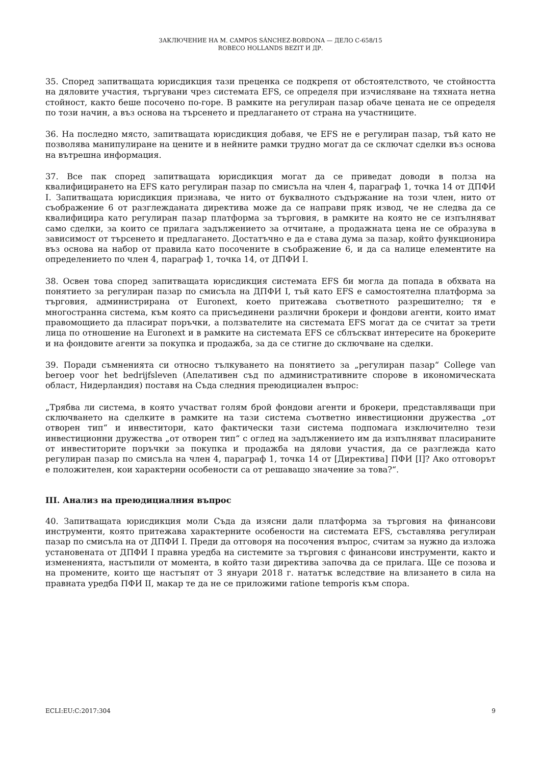ЗАКЛЮЧЕНИЕ НА М. CAMPOS SÁNCHEZ-BORDONA — ДЕЛО C-658/15
ROBECO HOLLANDS BEZIT И ДР.
35. Според запитващата юрисдикция тази преценка се подкрепя от обстоятелството, че стойността на дяловите участия, търгувани чрез системата EFS, се определя при изчисляване на тяхната нетна стойност, както беше посочено по-горе. В рамките на регулиран пазар обаче цената не се определя по този начин, а въз основа на търсенето и предлагането от страна на участниците.
36. На последно място, запитващата юрисдикция добавя, че EFS не е регулиран пазар, тъй като не позволява манипулиране на цените и в нейните рамки трудно могат да се сключат сделки въз основа на вътрешна информация.
37. Все пак според запитващата юрисдикция могат да се приведат доводи в полза на квалифицирането на EFS като регулиран пазар по смисъла на член 4, параграф 1, точка 14 от ДПФИ I. Запитващата юрисдикция признава, че нито от буквалното съдържание на този член, нито от съображение 6 от разглежданата директива може да се направи пряк извод, че не следва да се квалифицира като регулиран пазар платформа за търговия, в рамките на която не се изпълняват само сделки, за които се прилага задължението за отчитане, а продажната цена не се образува в зависимост от търсенето и предлагането. Достатъчно е да е става дума за пазар, който функционира въз основа на набор от правила като посочените в съображение 6, и да са налице елементите на определението по член 4, параграф 1, точка 14, от ДПФИ I.
38. Освен това според запитващата юрисдикция системата EFS би могла да попада в обхвата на понятието за регулиран пазар по смисъла на ДПФИ I, тъй като EFS е самостоятелна платформа за търговия, администрирана от Euronext, което притежава съответното разрешително; тя е многостранна система, към която са присъединени различни брокери и фондови агенти, които имат правомощието да пласират поръчки, а ползвателите на системата EFS могат да се считат за трети лица по отношение на Euronext и в рамките на системата EFS се сблъскват интересите на брокерите и на фондовите агенти за покупка и продажба, за да се стигне до сключване на сделки.
39. Поради съмненията си относно тълкуването на понятието за „регулиран пазар“ College van beroep voor het bedrijfsleven (Апелативен съд по административните спорове в икономическата област, Нидерландия) поставя на Съда следния преюдициален въпрос:
„Трябва ли система, в която участват голям брой фондови агенти и брокери, представляващи при сключването на сделките в рамките на тази система съответно инвестиционни дружества „от отворен тип“ и инвеститори, като фактически тази система подпомага изключително тези инвестиционни дружества „от отворен тип“ с оглед на задължението им да изпълняват пласираните от инвеститорите поръчки за покупка и продажба на дялови участия, да се разглежда като регулиран пазар по смисъла на член 4, параграф 1, точка 14 от [Директива] ПФИ [I]? Ако отговорът е положителен, кои характерни особености са от решаващо значение за това?“.
III. Анализ на преюдициалния въпрос
40. Запитващата юрисдикция моли Съда да изясни дали платформа за търговия на финансови инструменти, която притежава характерните особености на системата EFS, съставлява регулиран пазар по смисъла на от ДПФИ I. Преди да отговоря на посочения въпрос, считам за нужно да изложа установената от ДПФИ I правна уредба на системите за търговия с финансови инструменти, както и измененията, настъпили от момента, в който тази директива започва да се прилага. Ще се позова и на промените, които ще настъпят от 3 януари 2018 г. нататък вследствие на влизането в сила на правната уредба ПФИ II, макар те да не се приложими ratione temporis към спора.
ECLI:EU:C:2017:304 9